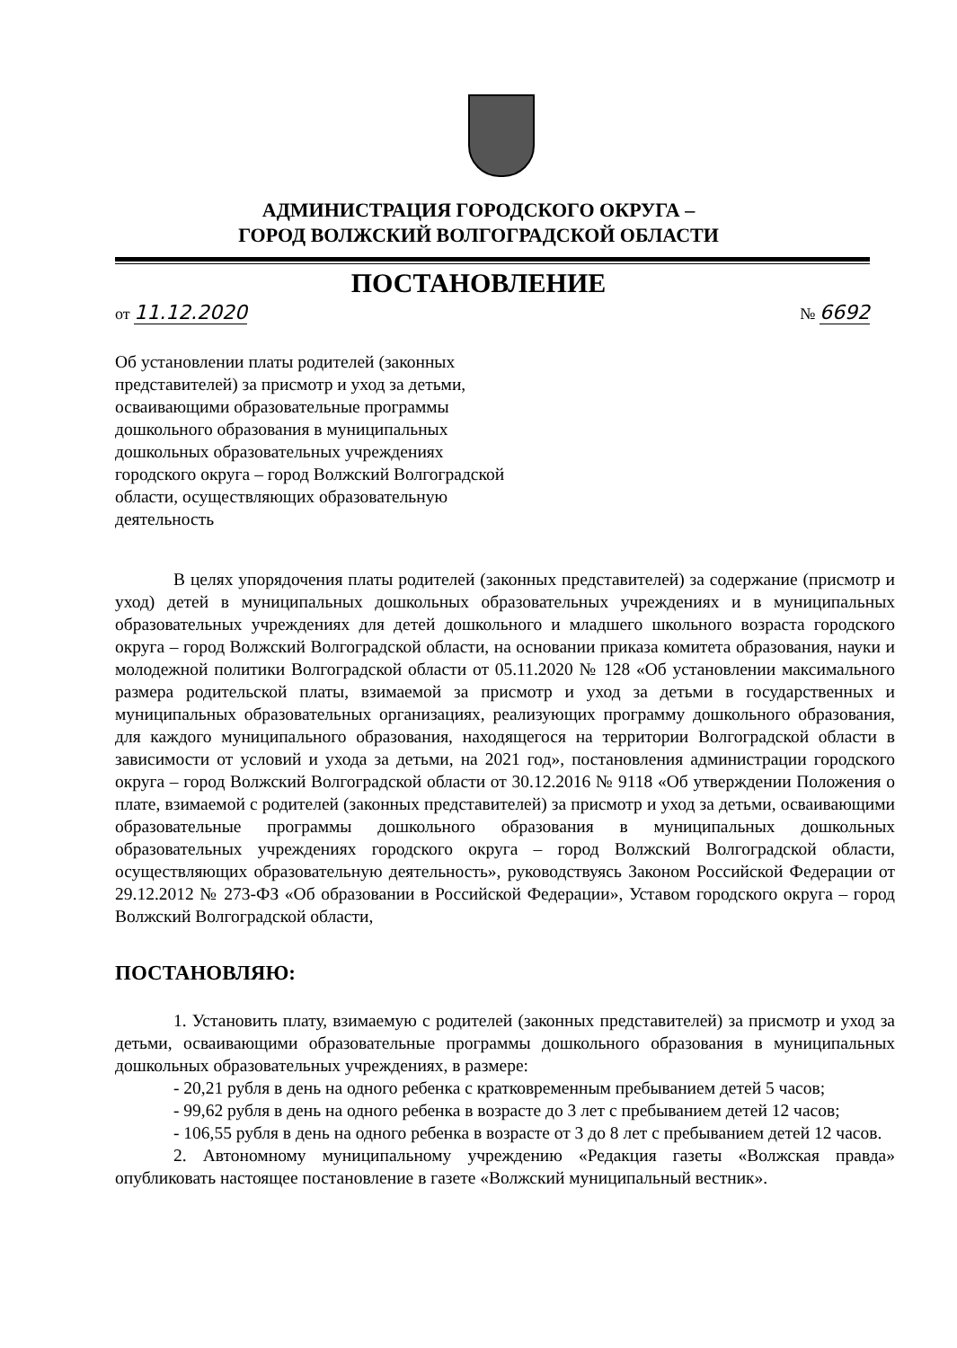АДМИНИСТРАЦИЯ ГОРОДСКОГО ОКРУГА –
ГОРОД ВОЛЖСКИЙ ВОЛГОГРАДСКОЙ ОБЛАСТИ
ПОСТАНОВЛЕНИЕ
от 11.12.2020 № 6692
Об установлении платы родителей (законных представителей) за присмотр и уход за детьми, осваивающими образовательные программы дошкольного образования в муниципальных дошкольных образовательных учреждениях городского округа – город Волжский Волгоградской области, осуществляющих образовательную деятельность
В целях упорядочения платы родителей (законных представителей) за содержание (присмотр и уход) детей в муниципальных дошкольных образовательных учреждениях и в муниципальных образовательных учреждениях для детей дошкольного и младшего школьного возраста городского округа – город Волжский Волгоградской области, на основании приказа комитета образования, науки и молодежной политики Волгоградской области от 05.11.2020 № 128 «Об установлении максимального размера родительской платы, взимаемой за присмотр и уход за детьми в государственных и муниципальных образовательных организациях, реализующих программу дошкольного образования, для каждого муниципального образования, находящегося на территории Волгоградской области в зависимости от условий и ухода за детьми, на 2021 год», постановления администрации городского округа – город Волжский Волгоградской области от 30.12.2016 № 9118 «Об утверждении Положения о плате, взимаемой с родителей (законных представителей) за присмотр и уход за детьми, осваивающими образовательные программы дошкольного образования в муниципальных дошкольных образовательных учреждениях городского округа – город Волжский Волгоградской области, осуществляющих образовательную деятельность», руководствуясь Законом Российской Федерации от 29.12.2012 № 273-ФЗ «Об образовании в Российской Федерации», Уставом городского округа – город Волжский Волгоградской области,
ПОСТАНОВЛЯЮ:
1. Установить плату, взимаемую с родителей (законных представителей) за присмотр и уход за детьми, осваивающими образовательные программы дошкольного образования в муниципальных дошкольных образовательных учреждениях, в размере:
- 20,21 рубля в день на одного ребенка с кратковременным пребыванием детей 5 часов;
- 99,62 рубля в день на одного ребенка в возрасте до 3 лет с пребыванием детей 12 часов;
- 106,55 рубля в день на одного ребенка в возрасте от 3 до 8 лет с пребыванием детей 12 часов.
2. Автономному муниципальному учреждению «Редакция газеты «Волжская правда» опубликовать настоящее постановление в газете «Волжский муниципальный вестник».